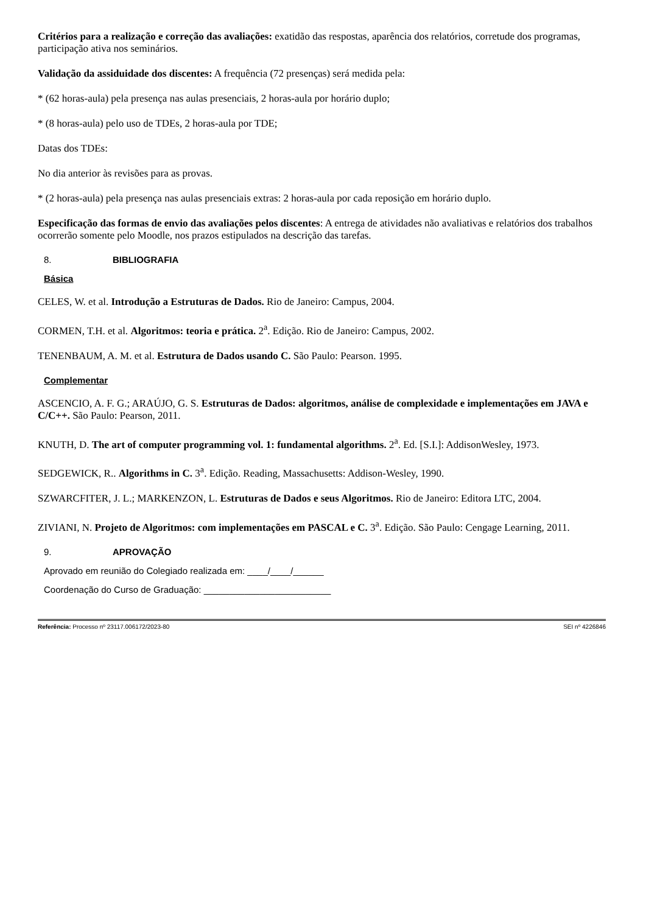Critérios para a realização e correção das avaliações: exatidão das respostas, aparência dos relatórios, corretude dos programas, participação ativa nos seminários.
Validação da assiduidade dos discentes: A frequência (72 presenças) será medida pela:
* (62 horas-aula) pela presença nas aulas presenciais, 2 horas-aula por horário duplo;
* (8 horas-aula) pelo uso de TDEs, 2 horas-aula por TDE;
Datas dos TDEs:
No dia anterior às revisões para as provas.
* (2 horas-aula) pela presença nas aulas presenciais extras: 2 horas-aula por cada reposição em horário duplo.
Especificação das formas de envio das avaliações pelos discentes: A entrega de atividades não avaliativas e relatórios dos trabalhos ocorrerão somente pelo Moodle, nos prazos estipulados na descrição das tarefas.
8. BIBLIOGRAFIA
Básica
CELES, W. et al. Introdução a Estruturas de Dados. Rio de Janeiro: Campus, 2004.
CORMEN, T.H. et al. Algoritmos: teoria e prática. 2<sup>a</sup>. Edição. Rio de Janeiro: Campus, 2002.
TENENBAUM, A. M. et al. Estrutura de Dados usando C. São Paulo: Pearson. 1995.
Complementar
ASCENCIO, A. F. G.; ARAÚJO, G. S. Estruturas de Dados: algoritmos, análise de complexidade e implementações em JAVA e C/C++. São Paulo: Pearson, 2011.
KNUTH, D. The art of computer programming vol. 1: fundamental algorithms. 2<sup>a</sup>. Ed. [S.I.]: AddisonWesley, 1973.
SEDGEWICK, R.. Algorithms in C. 3<sup>a</sup>. Edição. Reading, Massachusetts: Addison-Wesley, 1990.
SZWARCFITER, J. L.; MARKENZON, L. Estruturas de Dados e seus Algoritmos. Rio de Janeiro: Editora LTC, 2004.
ZIVIANI, N. Projeto de Algoritmos: com implementações em PASCAL e C. 3<sup>a</sup>. Edição. São Paulo: Cengage Learning, 2011.
9. APROVAÇÃO
Aprovado em reunião do Colegiado realizada em: ____/____/______
Coordenação do Curso de Graduação: _________________________
Referência: Processo nº 23117.006172/2023-80
SEI nº 4226846